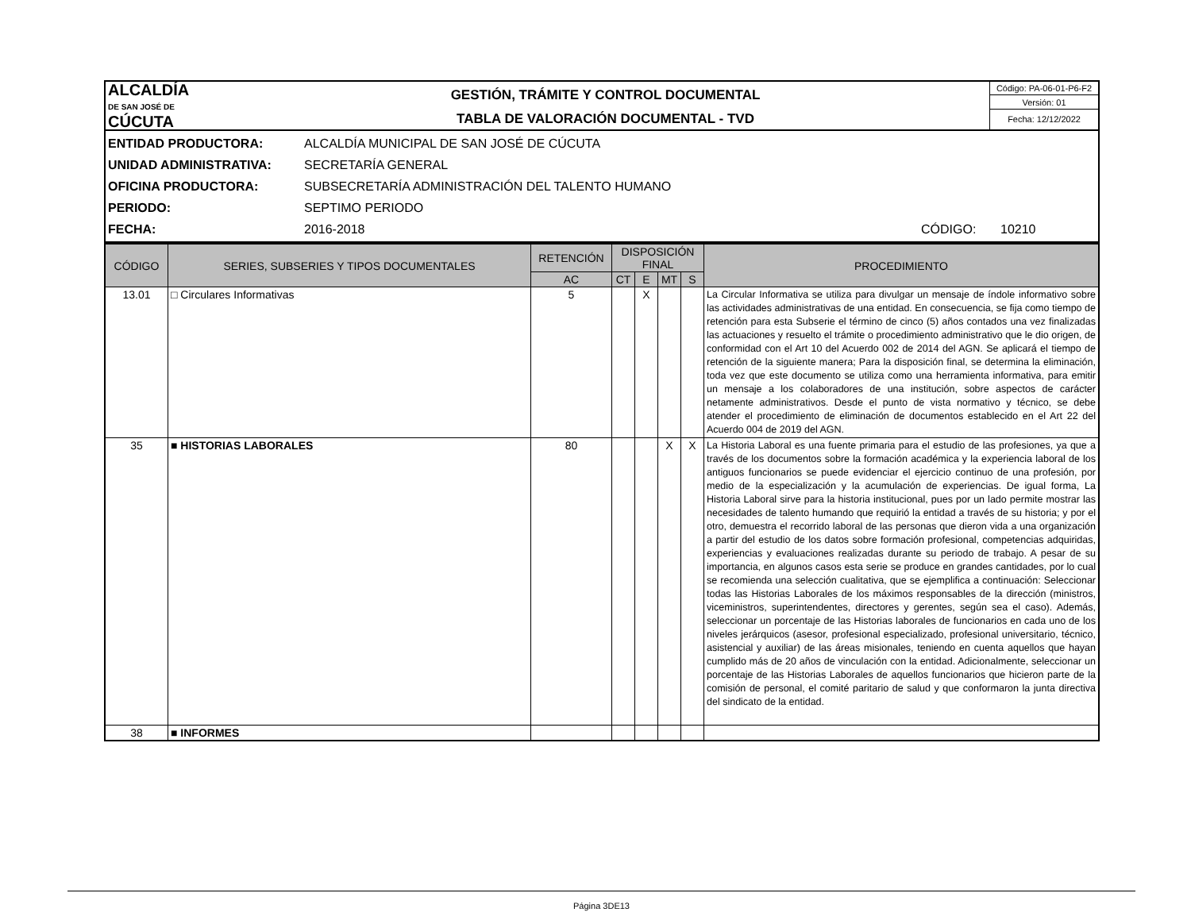| ALCALDÍA DE SAN JOSÉ DE CÚCUTA | GESTIÓN, TRÁMITE Y CONTROL DOCUMENTAL | Código: PA-06-01-P6-F2 |
| | | Versión: 01 |
| | TABLA DE VALORACIÓN DOCUMENTAL - TVD | Fecha: 12/12/2022 |
ENTIDAD PRODUCTORA: ALCALDÍA MUNICIPAL DE SAN JOSÉ DE CÚCUTA
UNIDAD ADMINISTRATIVA: SECRETARÍA GENERAL
OFICINA PRODUCTORA: SUBSECRETARÍA ADMINISTRACIÓN DEL TALENTO HUMANO
PERIODO: SEPTIMO PERIODO
FECHA: 2016-2018 CÓDIGO: 10210
| CÓDIGO | SERIES, SUBSERIES Y TIPOS DOCUMENTALES | RETENCIÓN | DISPOSICIÓN FINAL | | | | PROCEDIMIENTO |
| --- | --- | --- | --- | --- | --- | --- | --- |
| | | AC | CT | E | MT | S | |
| 13.01 | □ Circulares Informativas | 5 | | X | | | La Circular Informativa se utiliza para divulgar un mensaje de índole informativo sobre las actividades administrativas de una entidad. En consecuencia, se fija como tiempo de retención para esta Subserie el término de cinco (5) años contados una vez finalizadas las actuaciones y resuelto el trámite o procedimiento administrativo que le dio origen, de conformidad con el Art 10 del Acuerdo 002 de 2014 del AGN. Se aplicará el tiempo de retención de la siguiente manera; Para la disposición final, se determina la eliminación, toda vez que este documento se utiliza como una herramienta informativa, para emitir un mensaje a los colaboradores de una institución, sobre aspectos de carácter netamente administrativos. Desde el punto de vista normativo y técnico, se debe atender el procedimiento de eliminación de documentos establecido en el Art 22 del Acuerdo 004 de 2019 del AGN. |
| 35 | ■ HISTORIAS LABORALES | 80 | | | X | X | La Historia Laboral es una fuente primaria para el estudio de las profesiones, ya que a través de los documentos sobre la formación académica y la experiencia laboral de los antiguos funcionarios se puede evidenciar el ejercicio continuo de una profesión, por medio de la especialización y la acumulación de experiencias. De igual forma, La Historia Laboral sirve para la historia institucional, pues por un lado permite mostrar las necesidades de talento humando que requirió la entidad a través de su historia; y por el otro, demuestra el recorrido laboral de las personas que dieron vida a una organización a partir del estudio de los datos sobre formación profesional, competencias adquiridas, experiencias y evaluaciones realizadas durante su periodo de trabajo. A pesar de su importancia, en algunos casos esta serie se produce en grandes cantidades, por lo cual se recomienda una selección cualitativa, que se ejemplifica a continuación: Seleccionar todas las Historias Laborales de los máximos responsables de la dirección (ministros, viceministros, superintendentes, directores y gerentes, según sea el caso). Además, seleccionar un porcentaje de las Historias laborales de funcionarios en cada uno de los niveles jerárquicos (asesor, profesional especializado, profesional universitario, técnico, asistencial y auxiliar) de las áreas misionales, teniendo en cuenta aquellos que hayan cumplido más de 20 años de vinculación con la entidad. Adicionalmente, seleccionar un porcentaje de las Historias Laborales de aquellos funcionarios que hicieron parte de la comisión de personal, el comité paritario de salud y que conformaron la junta directiva del sindicato de la entidad. |
| 38 | ■ INFORMES | | | | | | |
Página 3DE13